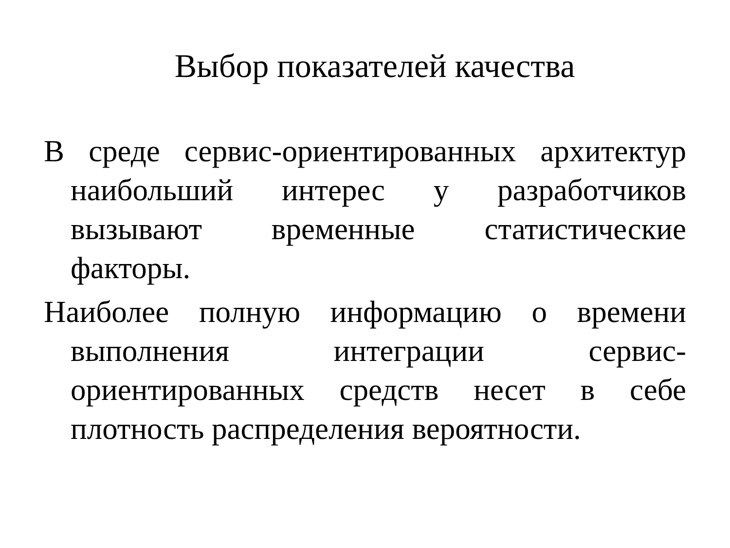Выбор показателей качества
В среде сервис-ориентированных архитектур наибольший интерес у разработчиков вызывают временные статистические факторы.
Наиболее полную информацию о времени выполнения интеграции сервис-ориентированных средств несет в себе плотность распределения вероятности.